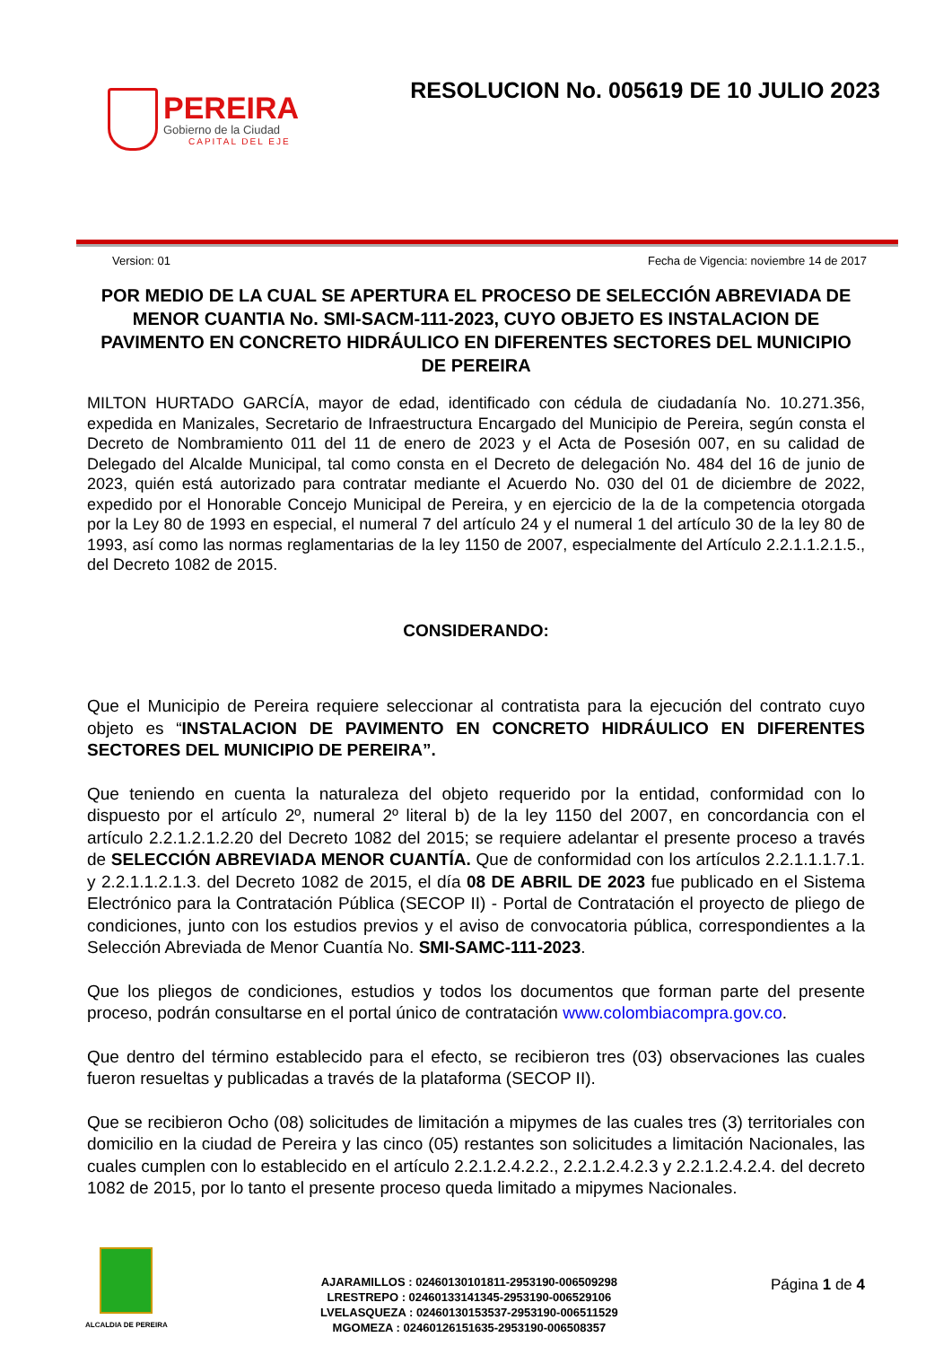PEREIRA
Gobierno de la Ciudad
CAPITAL DEL EJE
RESOLUCION No. 005619 DE 10 JULIO 2023
Version: 01 Fecha de Vigencia: noviembre 14 de 2017
POR MEDIO DE LA CUAL SE APERTURA EL PROCESO DE SELECCIÓN ABREVIADA DE MENOR CUANTIA No. SMI-SACM-111-2023, CUYO OBJETO ES INSTALACION DE PAVIMENTO EN CONCRETO HIDRÁULICO EN DIFERENTES SECTORES DEL MUNICIPIO DE PEREIRA
MILTON HURTADO GARCÍA, mayor de edad, identificado con cédula de ciudadanía No. 10.271.356, expedida en Manizales, Secretario de Infraestructura Encargado del Municipio de Pereira, según consta el Decreto de Nombramiento 011 del 11 de enero de 2023 y el Acta de Posesión 007, en su calidad de Delegado del Alcalde Municipal, tal como consta en el Decreto de delegación No. 484 del 16 de junio de 2023, quién está autorizado para contratar mediante el Acuerdo No. 030 del 01 de diciembre de 2022, expedido por el Honorable Concejo Municipal de Pereira, y en ejercicio de la de la competencia otorgada por la Ley 80 de 1993 en especial, el numeral 7 del artículo 24 y el numeral 1 del artículo 30 de la ley 80 de 1993, así como las normas reglamentarias de la ley 1150 de 2007, especialmente del Artículo 2.2.1.1.2.1.5., del Decreto 1082 de 2015.
CONSIDERANDO:
Que el Municipio de Pereira requiere seleccionar al contratista para la ejecución del contrato cuyo objeto es “INSTALACION DE PAVIMENTO EN CONCRETO HIDRÁULICO EN DIFERENTES SECTORES DEL MUNICIPIO DE PEREIRA”.
Que teniendo en cuenta la naturaleza del objeto requerido por la entidad, conformidad con lo dispuesto por el artículo 2º, numeral 2º literal b) de la ley 1150 del 2007, en concordancia con el artículo 2.2.1.2.1.2.20 del Decreto 1082 del 2015; se requiere adelantar el presente proceso a través de SELECCIÓN ABREVIADA MENOR CUANTÍA. Que de conformidad con los artículos 2.2.1.1.1.7.1. y 2.2.1.1.2.1.3. del Decreto 1082 de 2015, el día 08 DE ABRIL DE 2023 fue publicado en el Sistema Electrónico para la Contratación Pública (SECOP II) - Portal de Contratación el proyecto de pliego de condiciones, junto con los estudios previos y el aviso de convocatoria pública, correspondientes a la Selección Abreviada de Menor Cuantía No. SMI-SAMC-111-2023.
Que los pliegos de condiciones, estudios y todos los documentos que forman parte del presente proceso, podrán consultarse en el portal único de contratación www.colombiacompra.gov.co.
Que dentro del término establecido para el efecto, se recibieron tres (03) observaciones las cuales fueron resueltas y publicadas a través de la plataforma (SECOP II).
Que se recibieron Ocho (08) solicitudes de limitación a mipymes de las cuales tres (3) territoriales con domicilio en la ciudad de Pereira y las cinco (05) restantes son solicitudes a limitación Nacionales, las cuales cumplen con lo establecido en el artículo 2.2.1.2.4.2.2., 2.2.1.2.4.2.3 y 2.2.1.2.4.2.4. del decreto 1082 de 2015, por lo tanto el presente proceso queda limitado a mipymes Nacionales.
ALCALDIA DE PEREIRA
AJARAMILLOS : 02460130101811-2953190-006509298
LRESTREPO : 02460133141345-2953190-006529106
LVELASQUEZA : 02460130153537-2953190-006511529
MGOMEZA : 02460126151635-2953190-006508357
Página 1 de 4